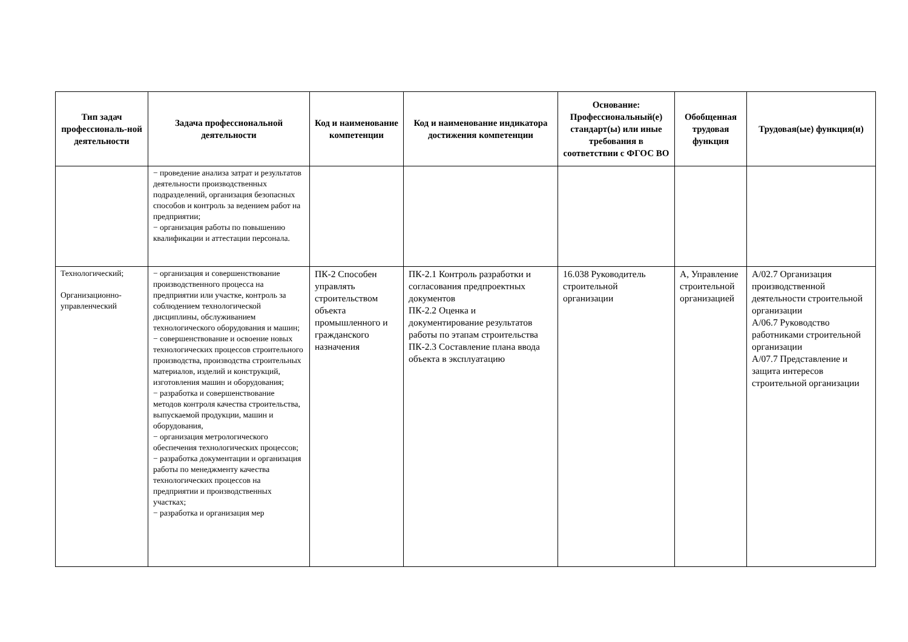| Тип задач профессиональ-ной деятельности | Задача профессиональной деятельности | Код и наименование компетенции | Код и наименование индикатора достижения компетенции | Основание: Профессиональный(е) стандарт(ы) или иные требования в соответствии с ФГОС ВО | Обобщенная трудовая функция | Трудовая(ые) функция(и) |
| --- | --- | --- | --- | --- | --- | --- |
| | − проведение анализа затрат и результатов деятельности производственных подразделений, организация безопасных способов и контроль за ведением работ на предприятии; − организация работы по повышению квалификации и аттестации персонала. | | | | | |
| Технологический; Организационно-управленческий | − организация и совершенствование производственного процесса на предприятии или участке, контроль за соблюдением технологической дисциплины, обслуживанием технологического оборудования и машин; − совершенствование и освоение новых технологических процессов строительного производства, производства строительных материалов, изделий и конструкций, изготовления машин и оборудования; − разработка и совершенствование методов контроля качества строительства, выпускаемой продукции, машин и оборудования, − организация метрологического обеспечения технологических процессов; − разработка документации и организация работы по менеджменту качества технологических процессов на предприятии и производственных участках; − разработка и организация мер | ПК-2 Способен управлять строительством объекта промышленного и гражданского назначения | ПК-2.1 Контроль разработки и согласования предпроектных документов ПК-2.2 Оценка и документирование результатов работы по этапам строительства ПК-2.3 Составление плана ввода объекта в эксплуатацию | 16.038 Руководитель строительной организации | А, Управление строительной организацией | А/02.7 Организация производственной деятельности строительной организации А/06.7 Руководство работниками строительной организации А/07.7 Представление и защита интересов строительной организации |